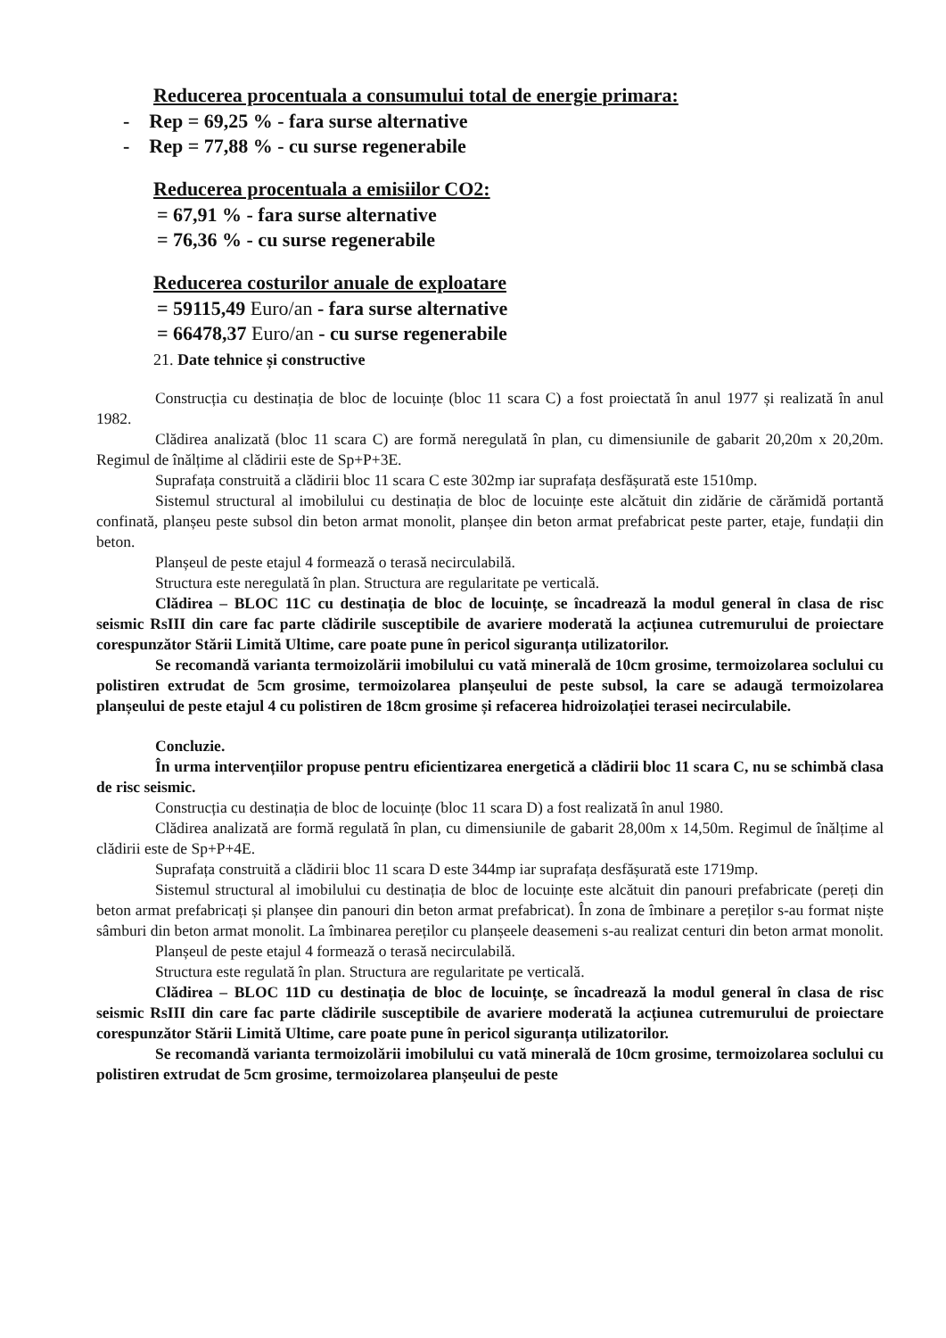Reducerea procentuala a consumului total de energie primara:
- Rep = 69,25 % - fara surse alternative
- Rep = 77,88 % - cu surse regenerabile
Reducerea procentuala a emisiilor CO2:
= 67,91 % - fara surse alternative
= 76,36 % - cu surse regenerabile
Reducerea costurilor anuale de exploatare
= 59115,49 Euro/an - fara surse alternative
= 66478,37 Euro/an - cu surse regenerabile
21. Date tehnice și constructive
Construcția cu destinația de bloc de locuințe (bloc 11 scara C) a fost proiectată în anul 1977 și realizată în anul 1982.
Clădirea analizată (bloc 11 scara C) are formă neregulată în plan, cu dimensiunile de gabarit 20,20m x 20,20m. Regimul de înălțime al clădirii este de Sp+P+3E.
Suprafața construită a clădirii bloc 11 scara C este 302mp iar suprafața desfășurată este 1510mp.
Sistemul structural al imobilului cu destinația de bloc de locuințe este alcătuit din zidărie de cărămidă portantă confinată, planșeu peste subsol din beton armat monolit, planșee din beton armat prefabricat peste parter, etaje, fundații din beton.
Planșeul de peste etajul 4 formează o terasă necirculabilă.
Structura este neregulată în plan. Structura are regularitate pe verticală.
Clădirea – BLOC 11C cu destinația de bloc de locuințe, se încadrează la modul general în clasa de risc seismic RsIII din care fac parte clădirile susceptibile de avariere moderată la acțiunea cutremurului de proiectare corespunzător Stării Limită Ultime, care poate pune în pericol siguranța utilizatorilor.
Se recomandă varianta termoizolării imobilului cu vată minerală de 10cm grosime, termoizolarea soclului cu polistiren extrudat de 5cm grosime, termoizolarea planșeului de peste subsol, la care se adaugă termoizolarea planșeului de peste etajul 4 cu polistiren de 18cm grosime și refacerea hidroizolației terasei necirculabile.
Concluzie.
În urma intervențiilor propuse pentru eficientizarea energetică a clădirii bloc 11 scara C, nu se schimbă clasa de risc seismic.
Construcția cu destinația de bloc de locuințe (bloc 11 scara D) a fost realizată în anul 1980.
Clădirea analizată are formă regulată în plan, cu dimensiunile de gabarit 28,00m x 14,50m. Regimul de înălțime al clădirii este de Sp+P+4E.
Suprafața construită a clădirii bloc 11 scara D este 344mp iar suprafața desfășurată este 1719mp.
Sistemul structural al imobilului cu destinația de bloc de locuințe este alcătuit din panouri prefabricate (pereți din beton armat prefabricați și planșee din panouri din beton armat prefabricat). În zona de îmbinare a pereților s-au format niște sâmburi din beton armat monolit. La îmbinarea pereților cu planșeele deasemeni s-au realizat centuri din beton armat monolit.
Planșeul de peste etajul 4 formează o terasă necirculabilă.
Structura este regulată în plan. Structura are regularitate pe verticală.
Clădirea – BLOC 11D cu destinația de bloc de locuințe, se încadrează la modul general în clasa de risc seismic RsIII din care fac parte clădirile susceptibile de avariere moderată la acțiunea cutremurului de proiectare corespunzător Stării Limită Ultime, care poate pune în pericol siguranța utilizatorilor.
Se recomandă varianta termoizolării imobilului cu vată minerală de 10cm grosime, termoizolarea soclului cu polistiren extrudat de 5cm grosime, termoizolarea planșeului de peste